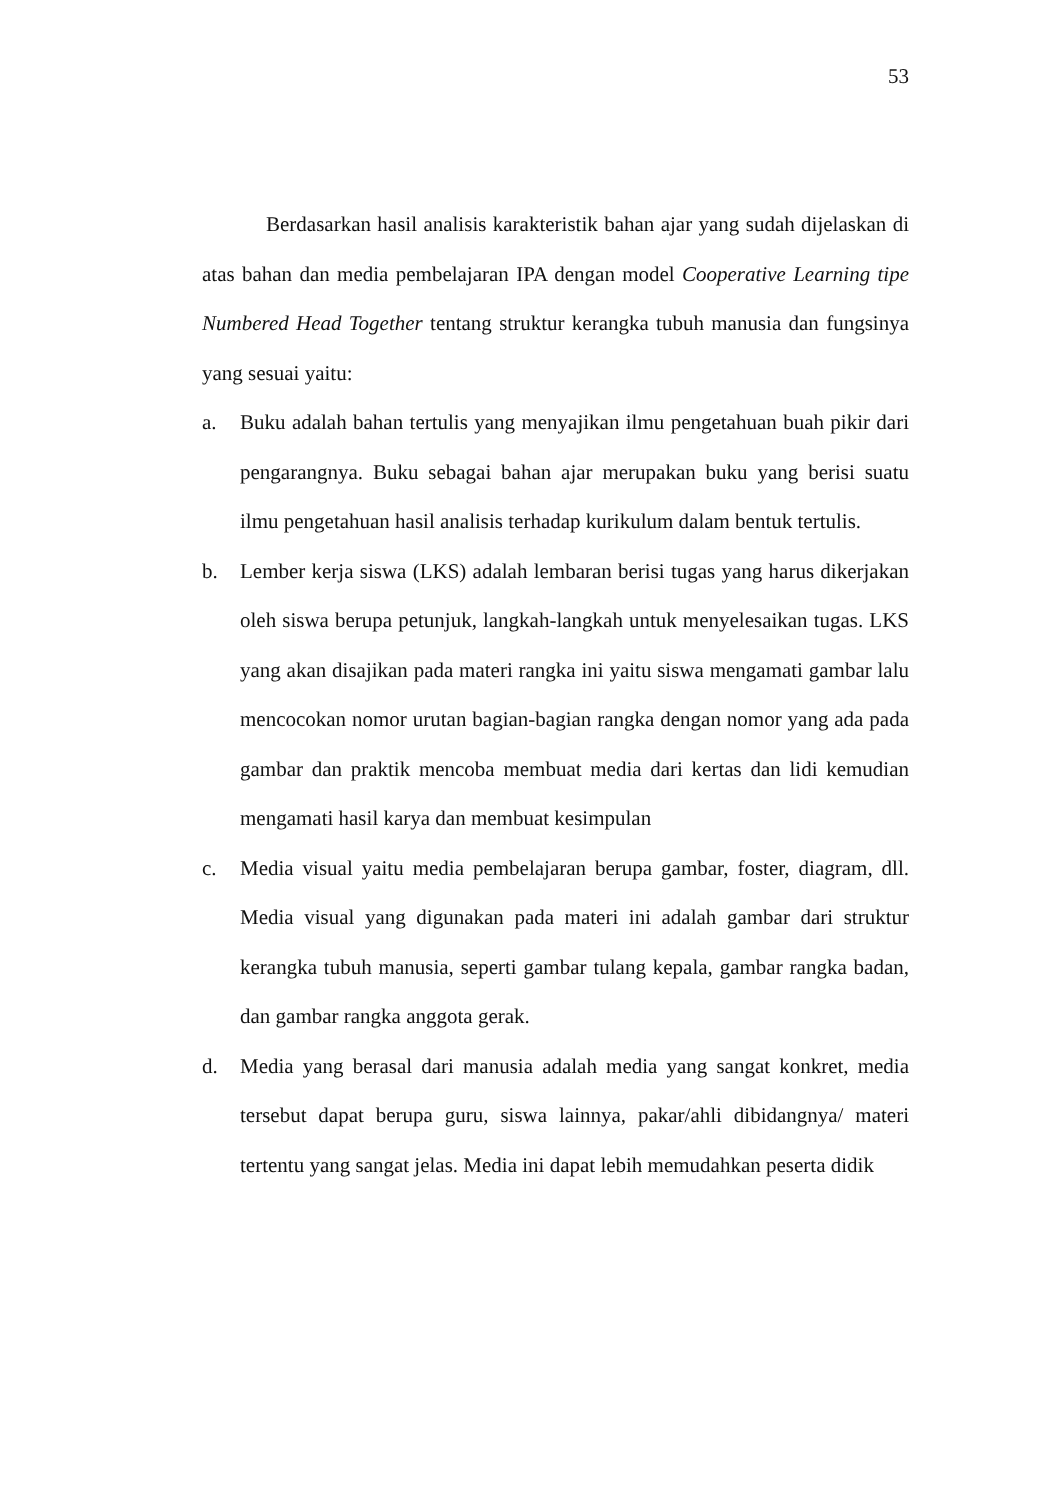53
Berdasarkan hasil analisis karakteristik bahan ajar yang sudah dijelaskan di atas bahan dan media pembelajaran IPA dengan model Cooperative Learning tipe Numbered Head Together tentang struktur kerangka tubuh manusia dan fungsinya yang sesuai yaitu:
a. Buku adalah bahan tertulis yang menyajikan ilmu pengetahuan buah pikir dari pengarangnya. Buku sebagai bahan ajar merupakan buku yang berisi suatu ilmu pengetahuan hasil analisis terhadap kurikulum dalam bentuk tertulis.
b. Lember kerja siswa (LKS) adalah lembaran berisi tugas yang harus dikerjakan oleh siswa berupa petunjuk, langkah-langkah untuk menyelesaikan tugas. LKS yang akan disajikan pada materi rangka ini yaitu siswa mengamati gambar lalu mencocokan nomor urutan bagian-bagian rangka dengan nomor yang ada pada gambar dan praktik mencoba membuat media dari kertas dan lidi kemudian mengamati hasil karya dan membuat kesimpulan
c. Media visual yaitu media pembelajaran berupa gambar, foster, diagram, dll. Media visual yang digunakan pada materi ini adalah gambar dari struktur kerangka tubuh manusia, seperti gambar tulang kepala, gambar rangka badan, dan gambar rangka anggota gerak.
d. Media yang berasal dari manusia adalah media yang sangat konkret, media tersebut dapat berupa guru, siswa lainnya, pakar/ahli dibidangnya/ materi tertentu yang sangat jelas. Media ini dapat lebih memudahkan peserta didik